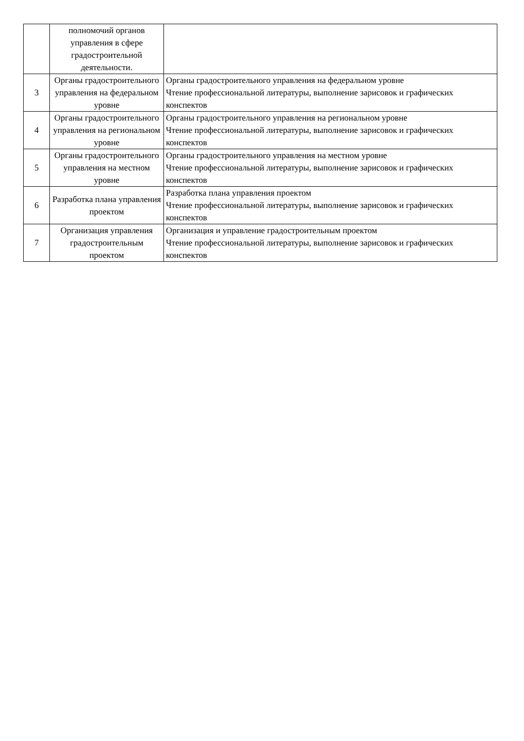| | полномочий органов управления в сфере градостроительной деятельности. | |
| 3 | Органы градостроительного управления на федеральном уровне | Органы градостроительного управления на федеральном уровне Чтение профессиональной литературы, выполнение зарисовок и графических конспектов |
| 4 | Органы градостроительного управления на региональном уровне | Органы градостроительного управления на региональном уровне Чтение профессиональной литературы, выполнение зарисовок и графических конспектов |
| 5 | Органы градостроительного управления на местном уровне | Органы градостроительного управления на местном уровне Чтение профессиональной литературы, выполнение зарисовок и графических конспектов |
| 6 | Разработка плана управления проектом | Разработка плана управления проектом Чтение профессиональной литературы, выполнение зарисовок и графических конспектов |
| 7 | Организация управления градостроительным проектом | Организация и управление градостроительным проектом Чтение профессиональной литературы, выполнение зарисовок и графических конспектов |